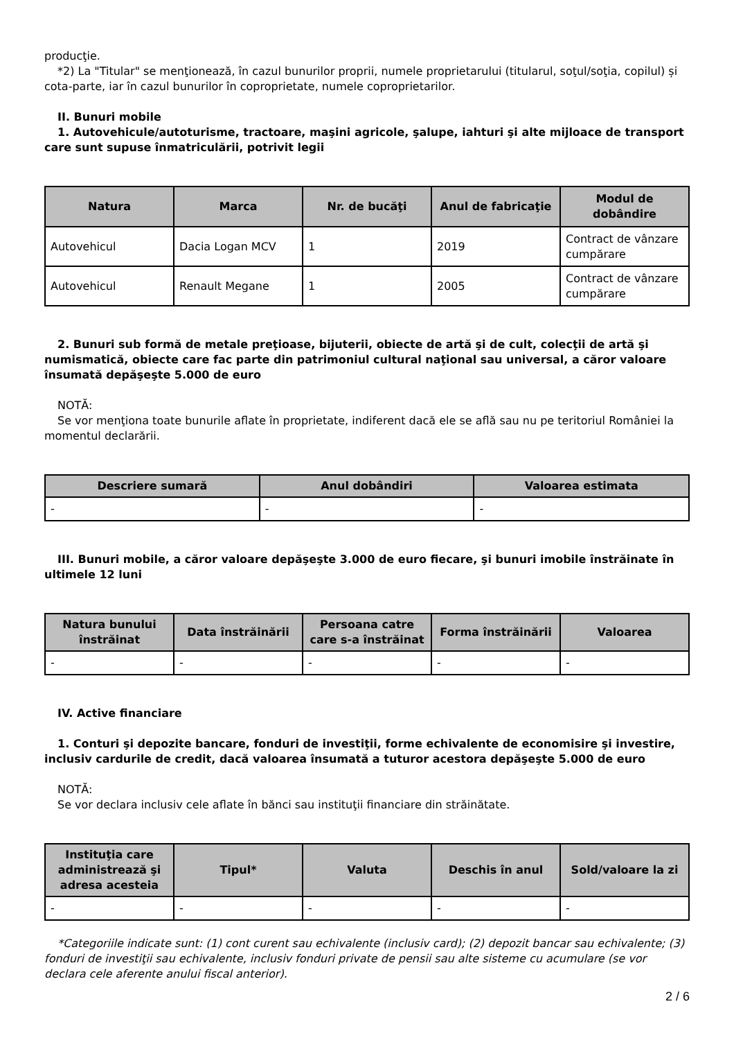producţie.
*2) La "Titular" se menţionează, în cazul bunurilor proprii, numele proprietarului (titularul, soţul/soţia, copilul) și cota-parte, iar în cazul bunurilor în coproprietate, numele coproprietarilor.
II. Bunuri mobile
1. Autovehicule/autoturisme, tractoare, maşini agricole, şalupe, iahturi şi alte mijloace de transport care sunt supuse înmatriculării, potrivit legii
| Natura | Marca | Nr. de bucăţi | Anul de fabricaţie | Modul de dobândire |
| --- | --- | --- | --- | --- |
| Autovehicul | Dacia Logan MCV | 1 | 2019 | Contract de vânzare cumpărare |
| Autovehicul | Renault Megane | 1 | 2005 | Contract de vânzare cumpărare |
2. Bunuri sub formă de metale preţioase, bijuterii, obiecte de artă şi de cult, colecţii de artă şi numismatică, obiecte care fac parte din patrimoniul cultural naţional sau universal, a căror valoare însumată depăşeşte 5.000 de euro
NOTĂ:
Se vor menţiona toate bunurile aflate în proprietate, indiferent dacă ele se află sau nu pe teritoriul României la momentul declarării.
| Descriere sumară | Anul dobândiri | Valoarea estimata |
| --- | --- | --- |
| - | - | - |
III. Bunuri mobile, a căror valoare depăşeşte 3.000 de euro fiecare, şi bunuri imobile înstrăinate în ultimele 12 luni
| Natura bunului înstrăinat | Data înstrăinării | Persoana catre care s-a înstrăinat | Forma înstrăinării | Valoarea |
| --- | --- | --- | --- | --- |
| - | - | - | - | - |
IV. Active financiare
1. Conturi şi depozite bancare, fonduri de investiţii, forme echivalente de economisire şi investire, inclusiv cardurile de credit, dacă valoarea însumată a tuturor acestora depăşeşte 5.000 de euro
NOTĂ:
Se vor declara inclusiv cele aflate în bănci sau instituţii financiare din străinătate.
| Instituţia care administrează şi adresa acesteia | Tipul* | Valuta | Deschis în anul | Sold/valoare la zi |
| --- | --- | --- | --- | --- |
| - | - | - | - | - |
*Categoriile indicate sunt: (1) cont curent sau echivalente (inclusiv card); (2) depozit bancar sau echivalente; (3) fonduri de investiţii sau echivalente, inclusiv fonduri private de pensii sau alte sisteme cu acumulare (se vor declara cele aferente anului fiscal anterior).
2 / 6